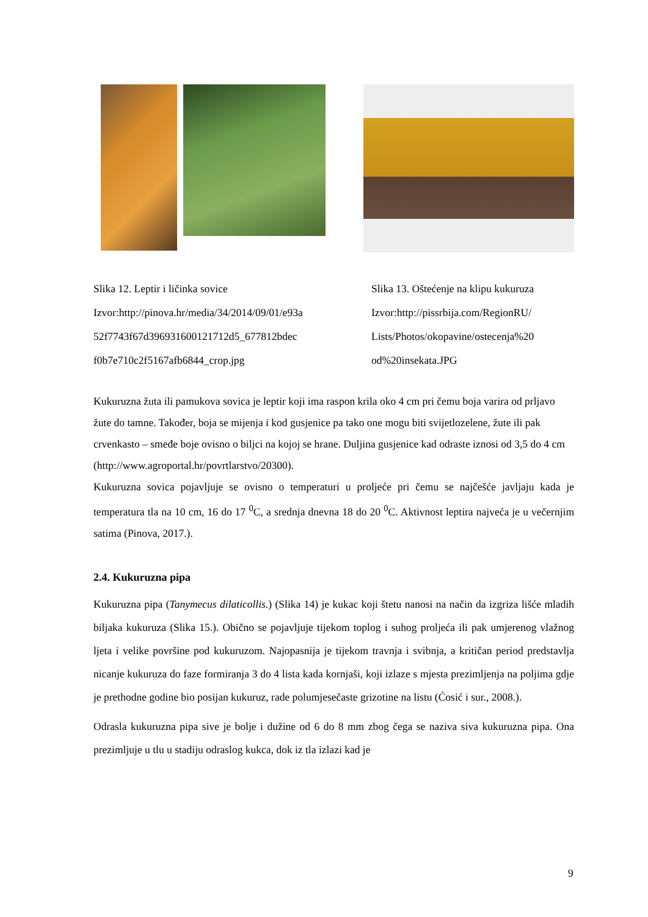Slika 12. Leptir i ličinka sovice
Izvor:http://pinova.hr/media/34/2014/09/01/e93a
52f7743f67d396931600121712d5_677812bdec
f0b7e710c2f5167afb6844_crop.jpg
Slika 13. Oštećenje na klipu kukuruza
Izvor:http://pissrbija.com/RegionRU/
Lists/Photos/okopavine/ostecenja%20
od%20insekata.JPG
Kukuruzna žuta ili pamukova sovica je leptir koji ima raspon krila oko 4 cm pri čemu boja varira od prljavo žute do tamne. Također, boja se mijenja i kod gusjenice pa tako one mogu biti svijetlozelene, žute ili pak crvenkasto – smeđe boje ovisno o biljci na kojoj se hrane. Duljina gusjenice kad odraste iznosi od 3,5 do 4 cm
(http://www.agroportal.hr/povrtlarstvo/20300).
Kukuruzna sovica pojavljuje se ovisno o temperaturi u proljeće pri čemu se najčešće javljaju kada je temperatura tla na 10 cm, 16 do 17 <sup>0</sup>C, a srednja dnevna 18 do 20 <sup>0</sup>C. Aktivnost leptira najveća je u večernjim satima (Pinova, 2017.).
2.4. Kukuruzna pipa
Kukuruzna pipa (Tanymecus dilaticollis.) (Slika 14) je kukac koji štetu nanosi na način da izgriza lišće mladih biljaka kukuruza (Slika 15.). Obično se pojavljuje tijekom toplog i suhog proljeća ili pak umjerenog vlažnog ljeta i velike površine pod kukuruzom. Najopasnija je tijekom travnja i svibnja, a kritičan period predstavlja nicanje kukuruza do faze formiranja 3 do 4 lista kada kornjaši, koji izlaze s mjesta prezimljenja na poljima gdje je prethodne godine bio posijan kukuruz, rade polumjesečaste grizotine na listu (Ćosić i sur., 2008.).
Odrasla kukuruzna pipa sive je bolje i dužine od 6 do 8 mm zbog čega se naziva siva kukuruzna pipa. Ona prezimljuje u tlu u stadiju odraslog kukca, dok iz tla izlazi kad je
9